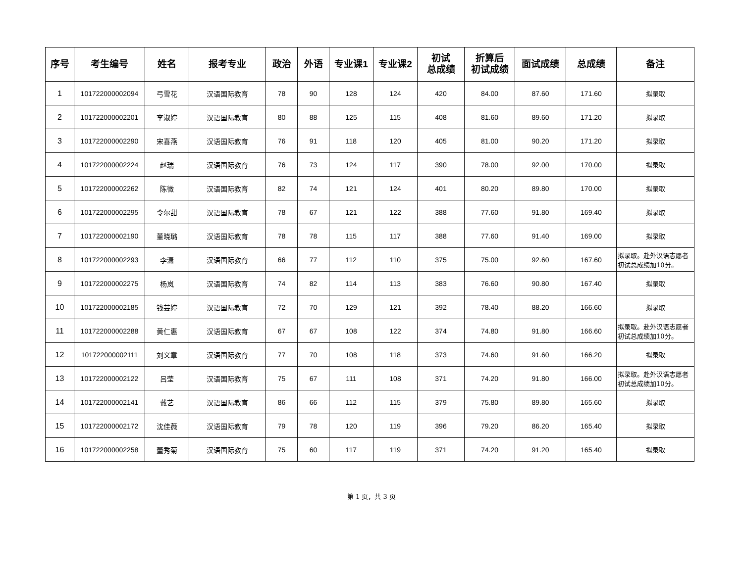| 序号 | 考生编号 | 姓名 | 报考专业 | 政治 | 外语 | 专业课1 | 专业课2 | 初试 总成绩 | 折算后 初试成绩 | 面试成绩 | 总成绩 | 备注 |
| --- | --- | --- | --- | --- | --- | --- | --- | --- | --- | --- | --- | --- |
| 1 | 101722000002094 | 弓雪花 | 汉语国际教育 | 78 | 90 | 128 | 124 | 420 | 84.00 | 87.60 | 171.60 | 拟录取 |
| 2 | 101722000002201 | 李淑婷 | 汉语国际教育 | 80 | 88 | 125 | 115 | 408 | 81.60 | 89.60 | 171.20 | 拟录取 |
| 3 | 101722000002290 | 宋喜燕 | 汉语国际教育 | 76 | 91 | 118 | 120 | 405 | 81.00 | 90.20 | 171.20 | 拟录取 |
| 4 | 101722000002224 | 赵瑞 | 汉语国际教育 | 76 | 73 | 124 | 117 | 390 | 78.00 | 92.00 | 170.00 | 拟录取 |
| 5 | 101722000002262 | 陈微 | 汉语国际教育 | 82 | 74 | 121 | 124 | 401 | 80.20 | 89.80 | 170.00 | 拟录取 |
| 6 | 101722000002295 | 令尔甜 | 汉语国际教育 | 78 | 67 | 121 | 122 | 388 | 77.60 | 91.80 | 169.40 | 拟录取 |
| 7 | 101722000002190 | 董晓璐 | 汉语国际教育 | 78 | 78 | 115 | 117 | 388 | 77.60 | 91.40 | 169.00 | 拟录取 |
| 8 | 101722000002293 | 李潇 | 汉语国际教育 | 66 | 77 | 112 | 110 | 375 | 75.00 | 92.60 | 167.60 | 拟录取。赴外汉语志愿者初试总成绩加10分。 |
| 9 | 101722000002275 | 杨岚 | 汉语国际教育 | 74 | 82 | 114 | 113 | 383 | 76.60 | 90.80 | 167.40 | 拟录取 |
| 10 | 101722000002185 | 钱芸婷 | 汉语国际教育 | 72 | 70 | 129 | 121 | 392 | 78.40 | 88.20 | 166.60 | 拟录取 |
| 11 | 101722000002288 | 黄仁惠 | 汉语国际教育 | 67 | 67 | 108 | 122 | 374 | 74.80 | 91.80 | 166.60 | 拟录取。赴外汉语志愿者初试总成绩加10分。 |
| 12 | 101722000002111 | 刘义章 | 汉语国际教育 | 77 | 70 | 108 | 118 | 373 | 74.60 | 91.60 | 166.20 | 拟录取 |
| 13 | 101722000002122 | 吕莹 | 汉语国际教育 | 75 | 67 | 111 | 108 | 371 | 74.20 | 91.80 | 166.00 | 拟录取。赴外汉语志愿者初试总成绩加10分。 |
| 14 | 101722000002141 | 戴艺 | 汉语国际教育 | 86 | 66 | 112 | 115 | 379 | 75.80 | 89.80 | 165.60 | 拟录取 |
| 15 | 101722000002172 | 沈佳薇 | 汉语国际教育 | 79 | 78 | 120 | 119 | 396 | 79.20 | 86.20 | 165.40 | 拟录取 |
| 16 | 101722000002258 | 董秀菊 | 汉语国际教育 | 75 | 60 | 117 | 119 | 371 | 74.20 | 91.20 | 165.40 | 拟录取 |
第 1 页，共 3 页